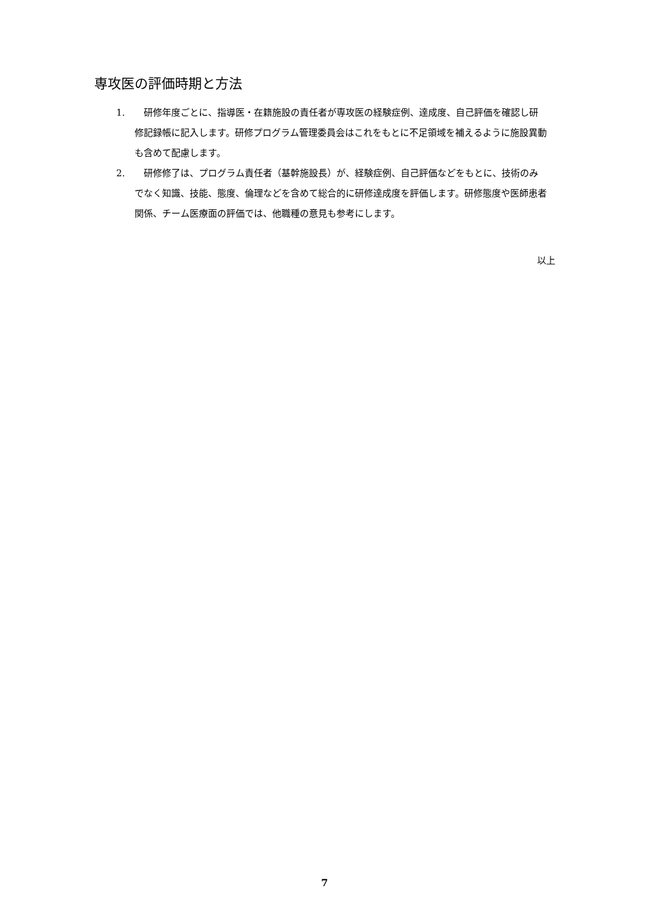専攻医の評価時期と方法
1. 研修年度ごとに、指導医・在籍施設の責任者が専攻医の経験症例、達成度、自己評価を確認し研修記録帳に記入します。研修プログラム管理委員会はこれをもとに不足領域を補えるように施設異動も含めて配慮します。
2. 研修修了は、プログラム責任者（基幹施設長）が、経験症例、自己評価などをもとに、技術のみでなく知識、技能、態度、倫理などを含めて総合的に研修達成度を評価します。研修態度や医師患者関係、チーム医療面の評価では、他職種の意見も参考にします。
以上
7